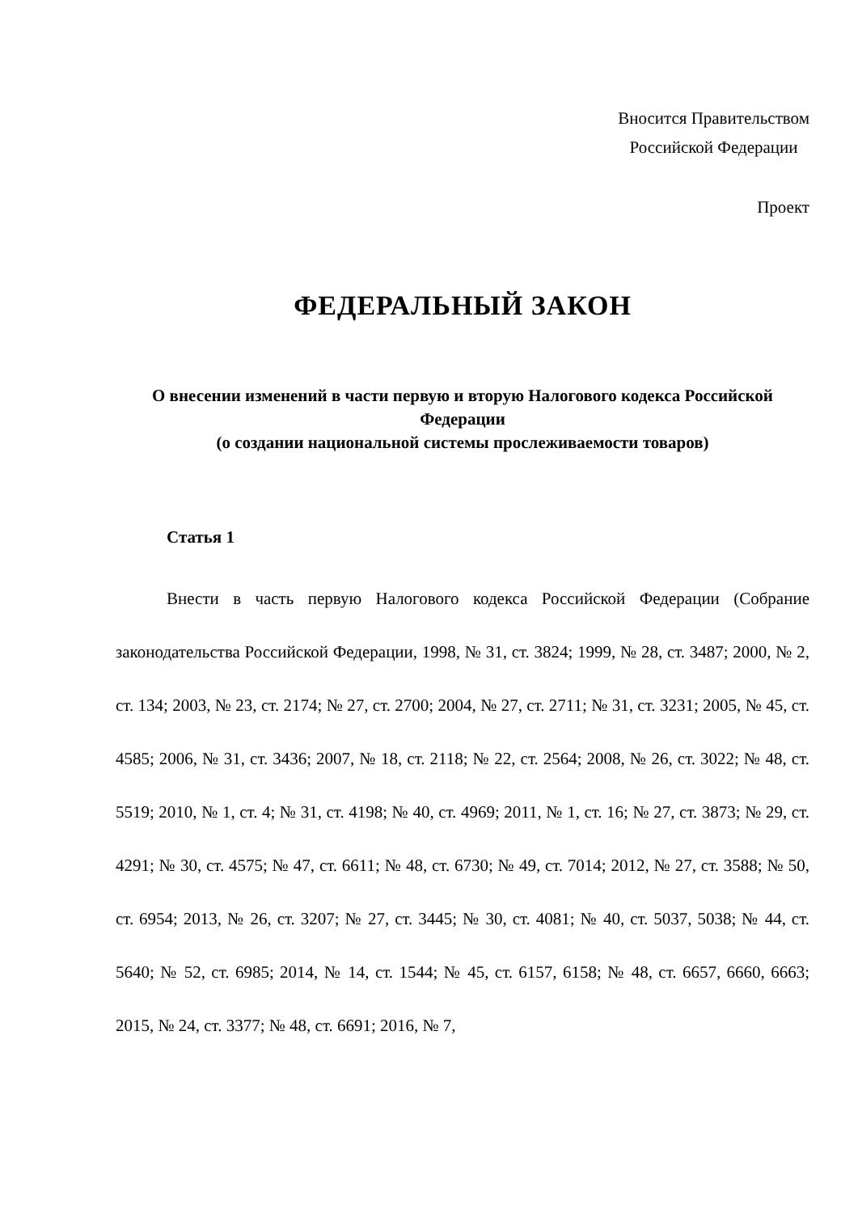Вносится Правительством
Российской Федерации
Проект
ФЕДЕРАЛЬНЫЙ ЗАКОН
О внесении изменений в части первую и вторую Налогового кодекса Российской Федерации
(о создании национальной системы прослеживаемости товаров)
Статья 1
Внести в часть первую Налогового кодекса Российской Федерации (Собрание законодательства Российской Федерации, 1998, № 31, ст. 3824; 1999, № 28, ст. 3487; 2000, № 2, ст. 134; 2003, № 23, ст. 2174; № 27, ст. 2700; 2004, № 27, ст. 2711; № 31, ст. 3231; 2005, № 45, ст. 4585; 2006, № 31, ст. 3436; 2007, № 18, ст. 2118; № 22, ст. 2564; 2008, № 26, ст. 3022; № 48, ст. 5519; 2010, № 1, ст. 4; № 31, ст. 4198; № 40, ст. 4969; 2011, № 1, ст. 16; № 27, ст. 3873; № 29, ст. 4291; № 30, ст. 4575; № 47, ст. 6611; № 48, ст. 6730; № 49, ст. 7014; 2012, № 27, ст. 3588; № 50, ст. 6954; 2013, № 26, ст. 3207; № 27, ст. 3445; № 30, ст. 4081; № 40, ст. 5037, 5038; № 44, ст. 5640; № 52, ст. 6985; 2014, № 14, ст. 1544; № 45, ст. 6157, 6158; № 48, ст. 6657, 6660, 6663; 2015, № 24, ст. 3377; № 48, ст. 6691; 2016, № 7,